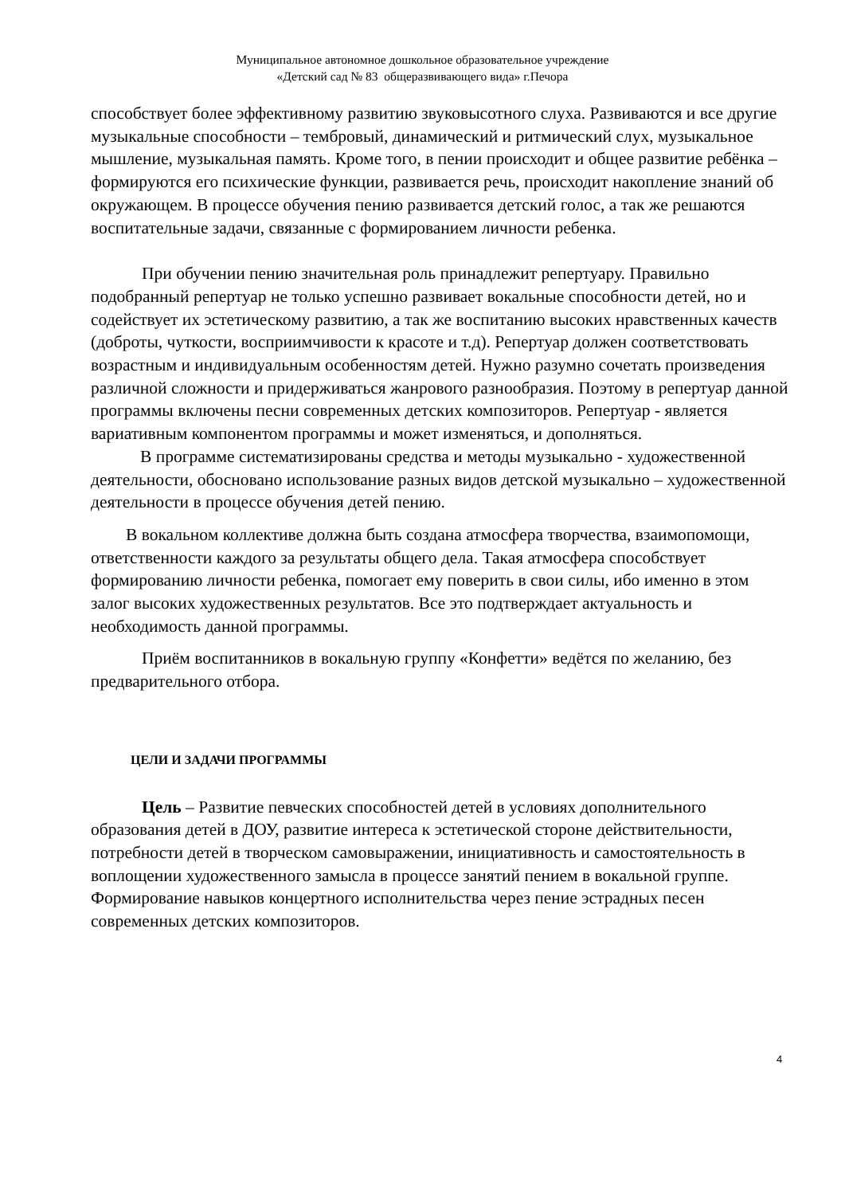Муниципальное автономное дошкольное образовательное учреждение
«Детский сад № 83 общеразвивающего вида» г.Печора
способствует более эффективному развитию звуковысотного слуха. Развиваются и все другие музыкальные способности – тембровый, динамический и ритмический слух, музыкальное мышление, музыкальная память. Кроме того, в пении происходит и общее развитие ребёнка – формируются его психические функции, развивается речь, происходит накопление знаний об окружающем. В процессе обучения пению развивается детский голос, а так же решаются воспитательные задачи, связанные с формированием личности ребенка.
При обучении пению значительная роль принадлежит репертуару. Правильно подобранный репертуар не только успешно развивает вокальные способности детей, но и содействует их эстетическому развитию, а так же воспитанию высоких нравственных качеств (доброты, чуткости, восприимчивости к красоте и т.д). Репертуар должен соответствовать возрастным и индивидуальным особенностям детей. Нужно разумно сочетать произведения различной сложности и придерживаться жанрового разнообразия. Поэтому в репертуар данной программы включены песни современных детских композиторов. Репертуар - является вариативным компонентом программы и может изменяться, и дополняться.
В программе систематизированы средства и методы музыкально - художественной деятельности, обосновано использование разных видов детской музыкально – художественной деятельности в процессе обучения детей пению.
В вокальном коллективе должна быть создана атмосфера творчества, взаимопомощи, ответственности каждого за результаты общего дела. Такая атмосфера способствует формированию личности ребенка, помогает ему поверить в свои силы, ибо именно в этом залог высоких художественных результатов. Все это подтверждает актуальность и необходимость данной программы.
Приём воспитанников в вокальную группу «Конфетти» ведётся по желанию, без предварительного отбора.
ЦЕЛИ И ЗАДАЧИ ПРОГРАММЫ
Цель – Развитие певческих способностей детей в условиях дополнительного образования детей в ДОУ, развитие интереса к эстетической стороне действительности, потребности детей в творческом самовыражении, инициативность и самостоятельность в воплощении художественного замысла в процессе занятий пением в вокальной группе. Формирование навыков концертного исполнительства через пение эстрадных песен современных детских композиторов.
4